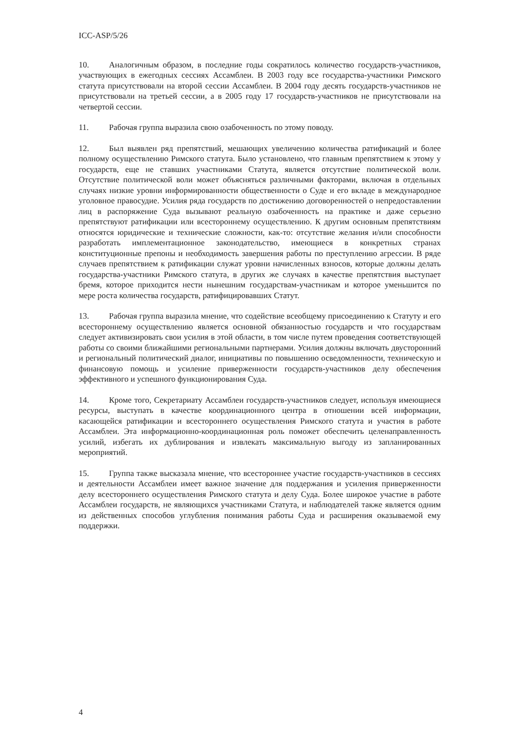ICC-ASP/5/26
10. Аналогичным образом, в последние годы сократилось количество государств-участников, участвующих в ежегодных сессиях Ассамблеи. В 2003 году все государства-участники Римского статута присутствовали на второй сессии Ассамблеи. В 2004 году десять государств-участников не присутствовали на третьей сессии, а в 2005 году 17 государств-участников не присутствовали на четвертой сессии.
11. Рабочая группа выразила свою озабоченность по этому поводу.
12. Был выявлен ряд препятствий, мешающих увеличению количества ратификаций и более полному осуществлению Римского статута. Было установлено, что главным препятствием к этому у государств, еще не ставших участниками Статута, является отсутствие политической воли. Отсутствие политической воли может объясняться различными факторами, включая в отдельных случаях низкие уровни информированности общественности о Суде и его вкладе в международное уголовное правосудие. Усилия ряда государств по достижению договоренностей о непредоставлении лиц в распоряжение Суда вызывают реальную озабоченность на практике и даже серьезно препятствуют ратификации или всестороннему осуществлению. К другим основным препятствиям относятся юридические и технические сложности, как-то: отсутствие желания и/или способности разработать имплементационное законодательство, имеющиеся в конкретных странах конституционные препоны и необходимость завершения работы по преступлению агрессии. В ряде случаев препятствием к ратификации служат уровни начисленных взносов, которые должны делать государства-участники Римского статута, в других же случаях в качестве препятствия выступает бремя, которое приходится нести нынешним государствам-участникам и которое уменьшится по мере роста количества государств, ратифицировавших Статут.
13. Рабочая группа выразила мнение, что содействие всеобщему присоединению к Статуту и его всестороннему осуществлению является основной обязанностью государств и что государствам следует активизировать свои усилия в этой области, в том числе путем проведения соответствующей работы со своими ближайшими региональными партнерами. Усилия должны включать двусторонний и региональный политический диалог, инициативы по повышению осведомленности, техническую и финансовую помощь и усиление приверженности государств-участников делу обеспечения эффективного и успешного функционирования Суда.
14. Кроме того, Секретариату Ассамблеи государств-участников следует, используя имеющиеся ресурсы, выступать в качестве координационного центра в отношении всей информации, касающейся ратификации и всестороннего осуществления Римского статута и участия в работе Ассамблеи. Эта информационно-координационная роль поможет обеспечить целенаправленность усилий, избегать их дублирования и извлекать максимальную выгоду из запланированных мероприятий.
15. Группа также высказала мнение, что всестороннее участие государств-участников в сессиях и деятельности Ассамблеи имеет важное значение для поддержания и усиления приверженности делу всестороннего осуществления Римского статута и делу Суда. Более широкое участие в работе Ассамблеи государств, не являющихся участниками Статута, и наблюдателей также является одним из действенных способов углубления понимания работы Суда и расширения оказываемой ему поддержки.
4